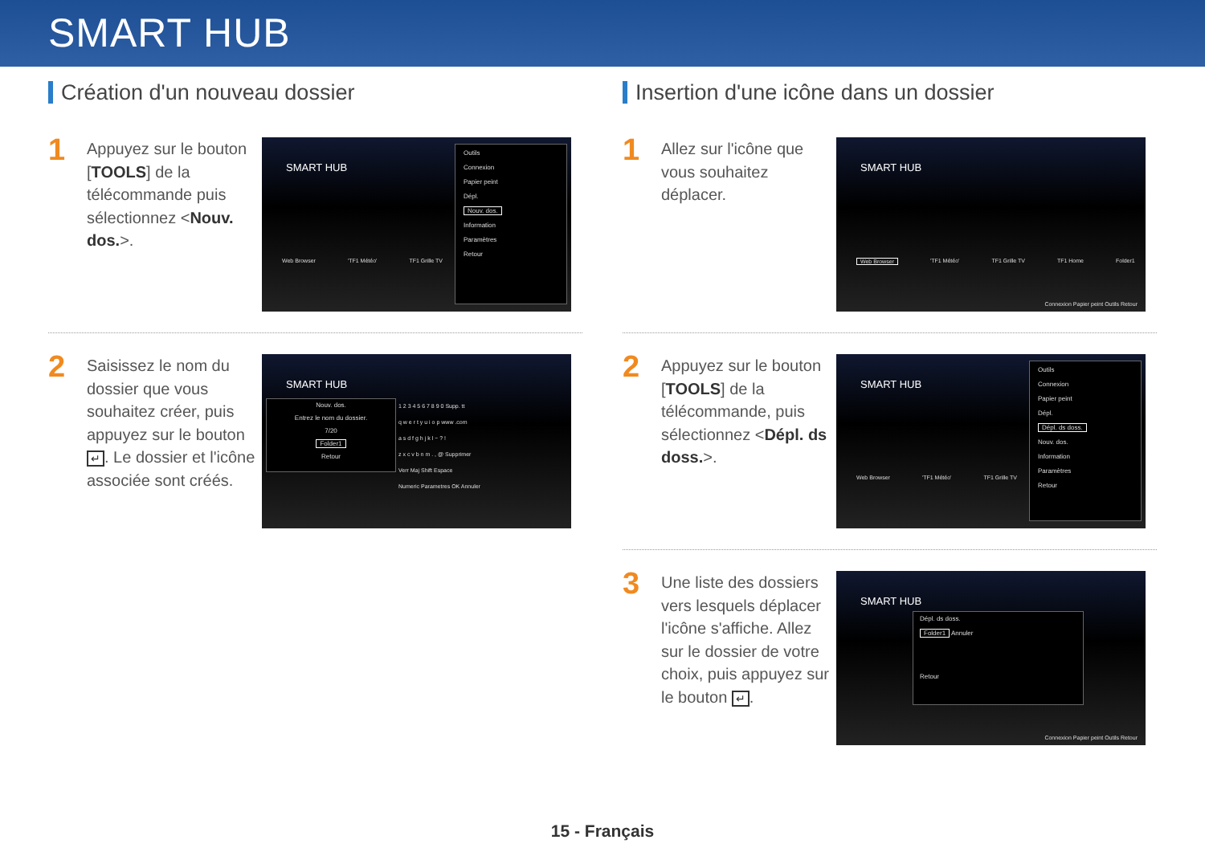SMART HUB
Création d'un nouveau dossier
1
Appuyez sur le bouton [TOOLS] de la télécommande puis sélectionnez <Nouv. dos.>.
SMART HUB
Web Browser 'TF1 Météo' TF1 Grille TV
Outils
Connexion
Papier peint
Dépl.
Nouv. dos.
Information
Paramètres
Retour
2
Saisissez le nom du dossier que vous souhaitez créer, puis appuyez sur le bouton ↵. Le dossier et l'icône associée sont créés.
SMART HUB
Nouv. dos.
Entrez le nom du dossier.
7/20
Folder1
Retour
1 2 3 4 5 6 7 8 9 0 Supp. tt
q w e r t y u i o p www .com
a s d f g h j k l ~ ? !
z x c v b n m . , @ Supprimer
Verr Maj Shift Espace
Numeric Parametres OK Annuler
Insertion d'une icône dans un dossier
1
Allez sur l'icône que vous souhaitez déplacer.
SMART HUB
Web Browser 'TF1 Météo' TF1 Grille TV TF1 Home Folder1
Connexion Papier peint Outils Retour
2
Appuyez sur le bouton [TOOLS] de la télécommande, puis sélectionnez <Dépl. ds doss.>.
SMART HUB
Web Browser 'TF1 Météo' TF1 Grille TV
Outils
Connexion
Papier peint
Dépl.
Dépl. ds doss.
Nouv. dos.
Information
Paramètres
Retour
3
Une liste des dossiers vers lesquels déplacer l'icône s'affiche. Allez sur le dossier de votre choix, puis appuyez sur le bouton ↵.
SMART HUB
Dépl. ds doss.
Folder1 Annuler
Retour
Connexion Papier peint Outils Retour
15 - Français